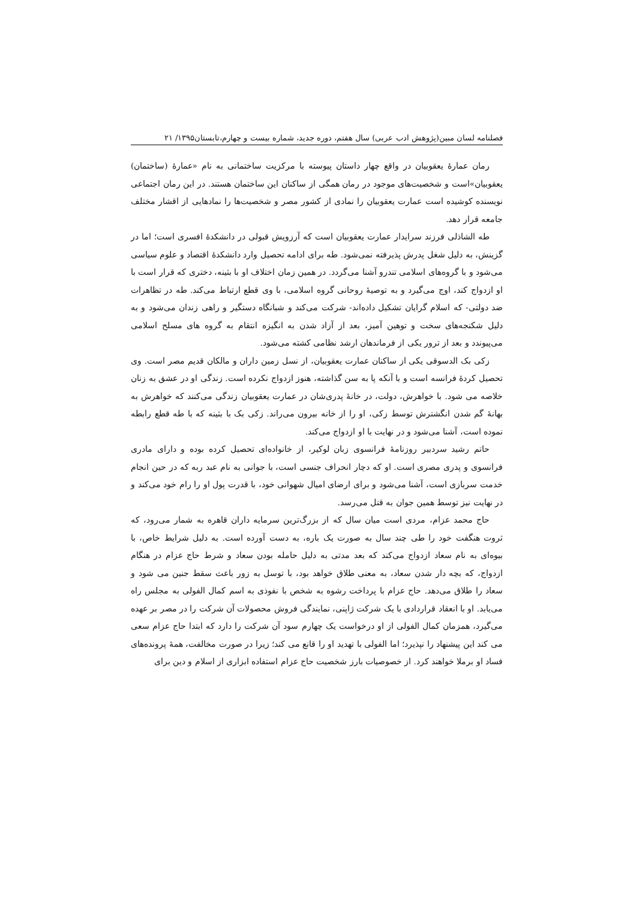فصلنامه لسان مبین(پژوهش ادب عربی) سال هفتم، دوره جدید، شماره بیست و چهارم،تابستان۱۳۹۵/ ۲۱
رمان عمارۀ یعقوبیان در واقع چهار داستان پیوسته با مرکزیت ساختمانی به نام «عمارۀ (ساختمان) یعقوبیان»است و شخصیت‌های موجود در رمان همگی از ساکنان این ساختمان هستند. در این رمان اجتماعی نویسنده کوشیده است عمارت یعقوبیان را نمادی از کشور مصر و شخصیت‌ها را نمادهایی از اقشار مختلف جامعه قرار دهد.
طه الشاذلی فرزند سرایدار عمارت یعقوبیان است که آرزویش قبولی در دانشکدۀ افسری است؛ اما در گزینش، به دلیل شغل پدرش پذیرفته نمی‌شود. طه برای ادامه تحصیل وارد دانشکدۀ اقتصاد و علوم سیاسی می‌شود و با گروه‌های اسلامی تندرو آشنا می‌گردد. در همین زمان اختلاف او با بثینه، دختری که قرار است با او ازدواج کند، اوج می‌گیرد و به توصیۀ روحانی گروه اسلامی، با وی قطع ارتباط می‌کند. طه در تظاهرات ضد دولتی- که اسلام گرایان تشکیل داده‌اند- شرکت می‌کند و شبانگاه دستگیر و راهی زندان می‌شود و به دلیل شکنجه‌های سخت و توهین آمیز، بعد از آزاد شدن به انگیزه انتقام به گروه های مسلح اسلامی می‌پیوندد و بعد از ترور یکی از فرماندهان ارشد نظامی کشته می‌شود.
زکی بک الدسوقی یکی از ساکنان عمارت یعقوبیان، از نسل زمین داران و مالکان قدیم مصر است. وی تحصیل کردۀ فرانسه است و با آنکه پا به سن گذاشته، هنوز ازدواج نکرده است. زندگی او در عشق به زنان خلاصه می شود. با خواهرش، دولت، در خانۀ پدری‌شان در عمارت یعقوبیان زندگی می‌کنند که خواهرش به بهانۀ گم شدن انگشترش توسط زکی، او را از خانه بیرون می‌راند. زکی بک با بثینه که با طه قطع رابطه نموده است، آشنا می‌شود و در نهایت با او ازدواج می‌کند.
حاتم رشید سردبیر روزنامۀ فرانسوی زبان لوکیر، از خانواده‌ای تحصیل کرده بوده و دارای مادری فرانسوی و پدری مصری است. او که دچار انحراف جنسی است، با جوانی به نام عبد ربه که در حین انجام خدمت سربازی است، آشنا می‌شود و برای ارضای امیال شهوانی خود، با قدرت پول او را رام خود می‌کند و در نهایت نیز توسط همین جوان به قتل می‌رسد.
حاج محمد عزام، مردی است میان سال که از بزرگ‌ترین سرمایه داران قاهره به شمار می‌رود، که ثروت هنگفت خود را طی چند سال به صورت یک باره، به دست آورده است. به دلیل شرایط خاص، با بیوه‌ای به نام سعاد ازدواج می‌کند که بعد مدتی به دلیل حامله بودن سعاد و شرط حاج عزام در هنگام ازدواج، که بچه دار شدن سعاد، به معنی طلاق خواهد بود، با توسل به زور باعث سقط جنین می شود و سعاد را طلاق می‌دهد. حاج عزام با پرداخت رشوه به شخص با نفوذی به اسم کمال الفولی به مجلس راه می‌یابد. او با انعقاد قراردادی با یک شرکت ژاپنی، نمایندگی فروش محصولات آن شرکت را در مصر بر عهده می‌گیرد، همزمان کمال الفولی از او درخواست یک چهارم سود آن شرکت را دارد که ابتدا حاج عزام سعی می کند این پیشنهاد را نپذیرد؛ اما الفولی با تهدید او را قانع می کند؛ زیرا در صورت مخالفت، همۀ پرونده‌های فساد او برملا خواهند کرد. از خصوصیات بارز شخصیت حاج عزام استفاده ابزاری از اسلام و دین برای